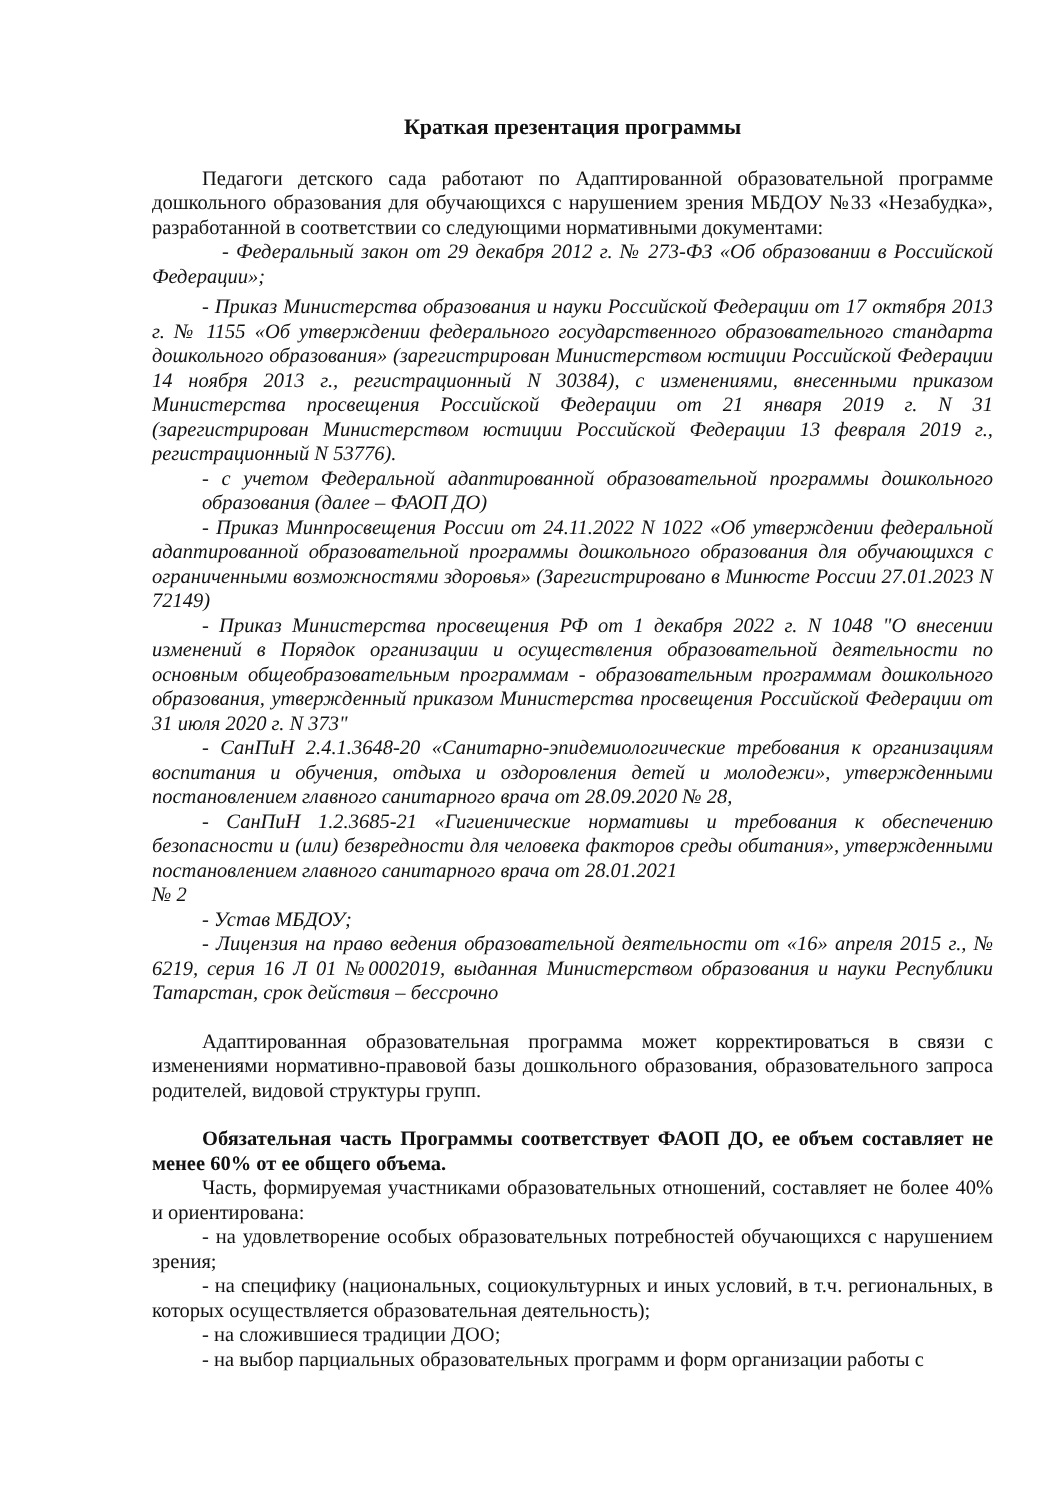Краткая презентация программы
Педагоги детского сада работают по Адаптированной образовательной программе дошкольного образования для обучающихся с нарушением зрения МБДОУ №33 «Незабудка», разработанной в соответствии со следующими нормативными документами:
- Федеральный закон от 29 декабря 2012 г. № 273-ФЗ «Об образовании в Российской Федерации»;
- Приказ Министерства образования и науки Российской Федерации от 17 октября 2013 г. № 1155 «Об утверждении федерального государственного образовательного стандарта дошкольного образования» (зарегистрирован Министерством юстиции Российской Федерации 14 ноября 2013 г., регистрационный N 30384), с изменениями, внесенными приказом Министерства просвещения Российской Федерации от 21 января 2019 г. N 31 (зарегистрирован Министерством юстиции Российской Федерации 13 февраля 2019 г., регистрационный N 53776).
- с учетом Федеральной адаптированной образовательной программы дошкольного образования (далее – ФАОП ДО)
- Приказ Минпросвещения России от 24.11.2022 N 1022 «Об утверждении федеральной адаптированной образовательной программы дошкольного образования для обучающихся с ограниченными возможностями здоровья» (Зарегистрировано в Минюсте России 27.01.2023 N 72149)
- Приказ Министерства просвещения РФ от 1 декабря 2022 г. N 1048 "О внесении изменений в Порядок организации и осуществления образовательной деятельности по основным общеобразовательным программам - образовательным программам дошкольного образования, утвержденный приказом Министерства просвещения Российской Федерации от 31 июля 2020 г. N 373"
- СанПиН 2.4.1.3648-20 «Санитарно-эпидемиологические требования к организациям воспитания и обучения, отдыха и оздоровления детей и молодежи», утвержденными постановлением главного санитарного врача от 28.09.2020 № 28,
- СанПиН 1.2.3685-21 «Гигиенические нормативы и требования к обеспечению безопасности и (или) безвредности для человека факторов среды обитания», утвержденными постановлением главного санитарного врача от 28.01.2021
№ 2
- Устав МБДОУ;
- Лицензия на право ведения образовательной деятельности от «16» апреля 2015 г., № 6219, серия 16 Л 01 №0002019, выданная Министерством образования и науки Республики Татарстан, срок действия – бессрочно
Адаптированная образовательная программа может корректироваться в связи с изменениями нормативно-правовой базы дошкольного образования, образовательного запроса родителей, видовой структуры групп.
Обязательная часть Программы соответствует ФАОП ДО, ее объем составляет не менее 60% от ее общего объема.
Часть, формируемая участниками образовательных отношений, составляет не более 40% и ориентирована:
- на удовлетворение особых образовательных потребностей обучающихся с нарушением зрения;
- на специфику (национальных, социокультурных и иных условий, в т.ч. региональных, в которых осуществляется образовательная деятельность);
- на сложившиеся традиции ДОО;
- на выбор парциальных образовательных программ и форм организации работы с